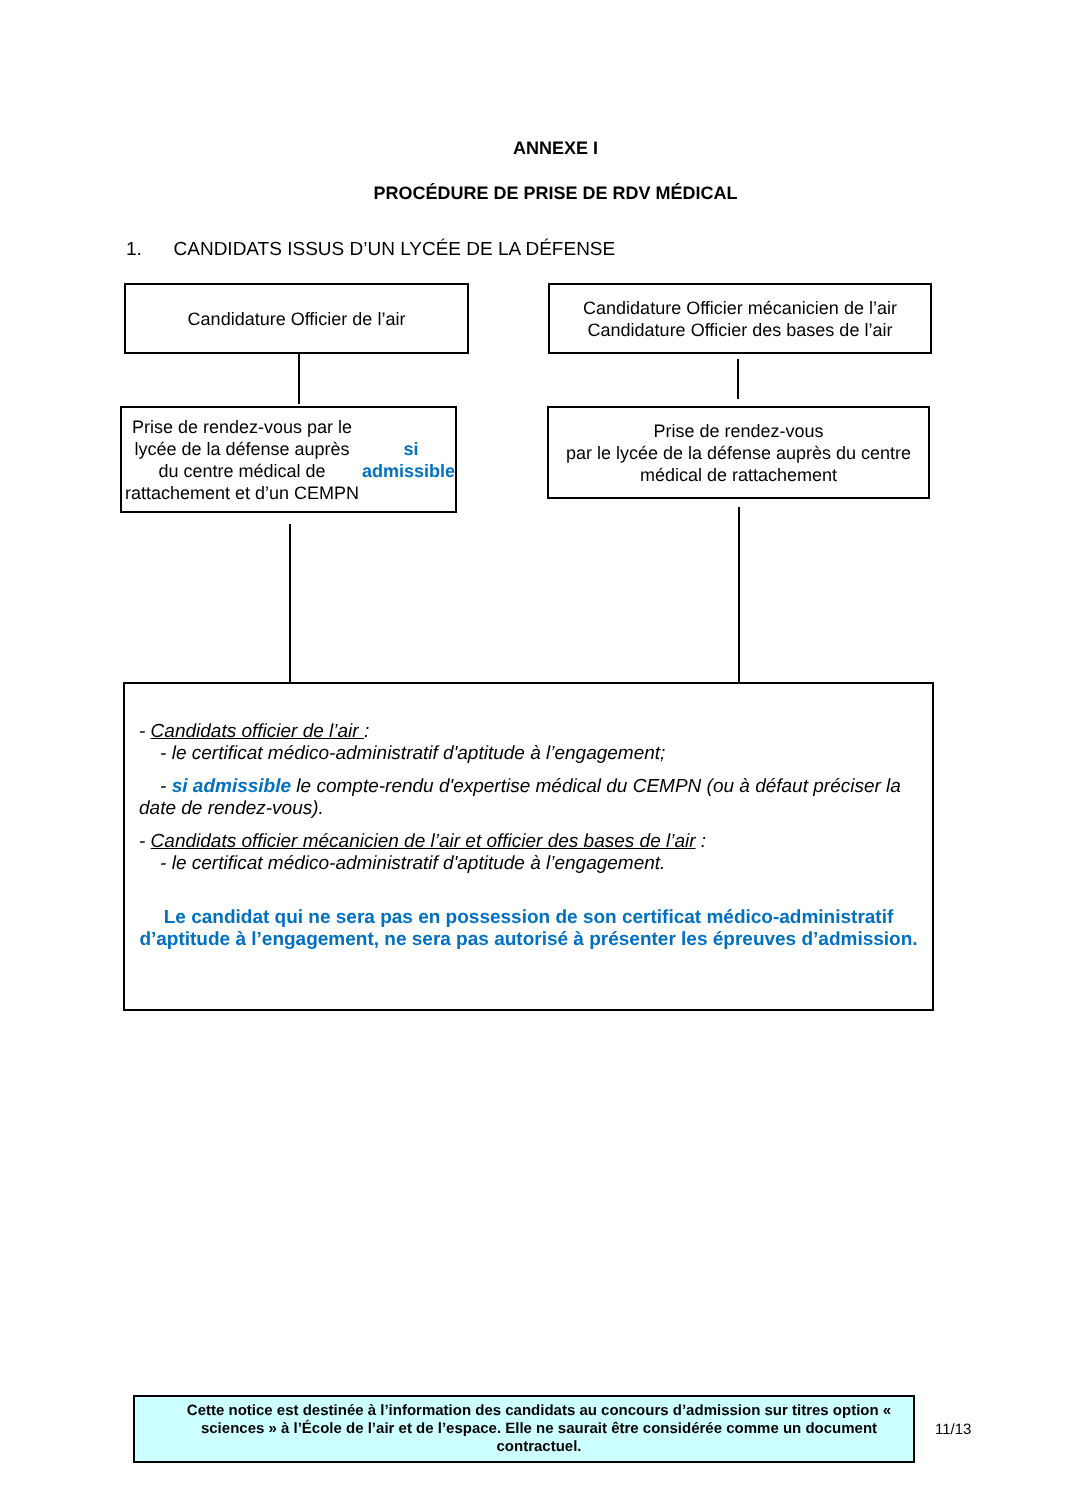ANNEXE I
PROCÉDURE DE PRISE DE RDV MÉDICAL
1. CANDIDATS ISSUS D’UN LYCÉE DE LA DÉFENSE
Candidature Officier de l’air
Candidature Officier mécanicien de l’air
Candidature Officier des bases de l’air
Prise de rendez-vous par le lycée de la défense auprès du centre médical de rattachement et d’un CEMPN si admissible
Prise de rendez-vous
par le lycée de la défense auprès du centre médical de rattachement
- Candidats officier de l’air :
- le certificat médico-administratif d'aptitude à l’engagement;
- si admissible le compte-rendu d'expertise médical du CEMPN (ou à défaut préciser la date de rendez-vous).
- Candidats officier mécanicien de l’air et officier des bases de l’air :
- le certificat médico-administratif d'aptitude à l’engagement.
Le candidat qui ne sera pas en possession de son certificat médico-administratif d’aptitude à l’engagement, ne sera pas autorisé à présenter les épreuves d’admission.
Cette notice est destinée à l’information des candidats au concours d’admission sur titres option « sciences » à l’École de l’air et de l’espace. Elle ne saurait être considérée comme un document contractuel.
11/13